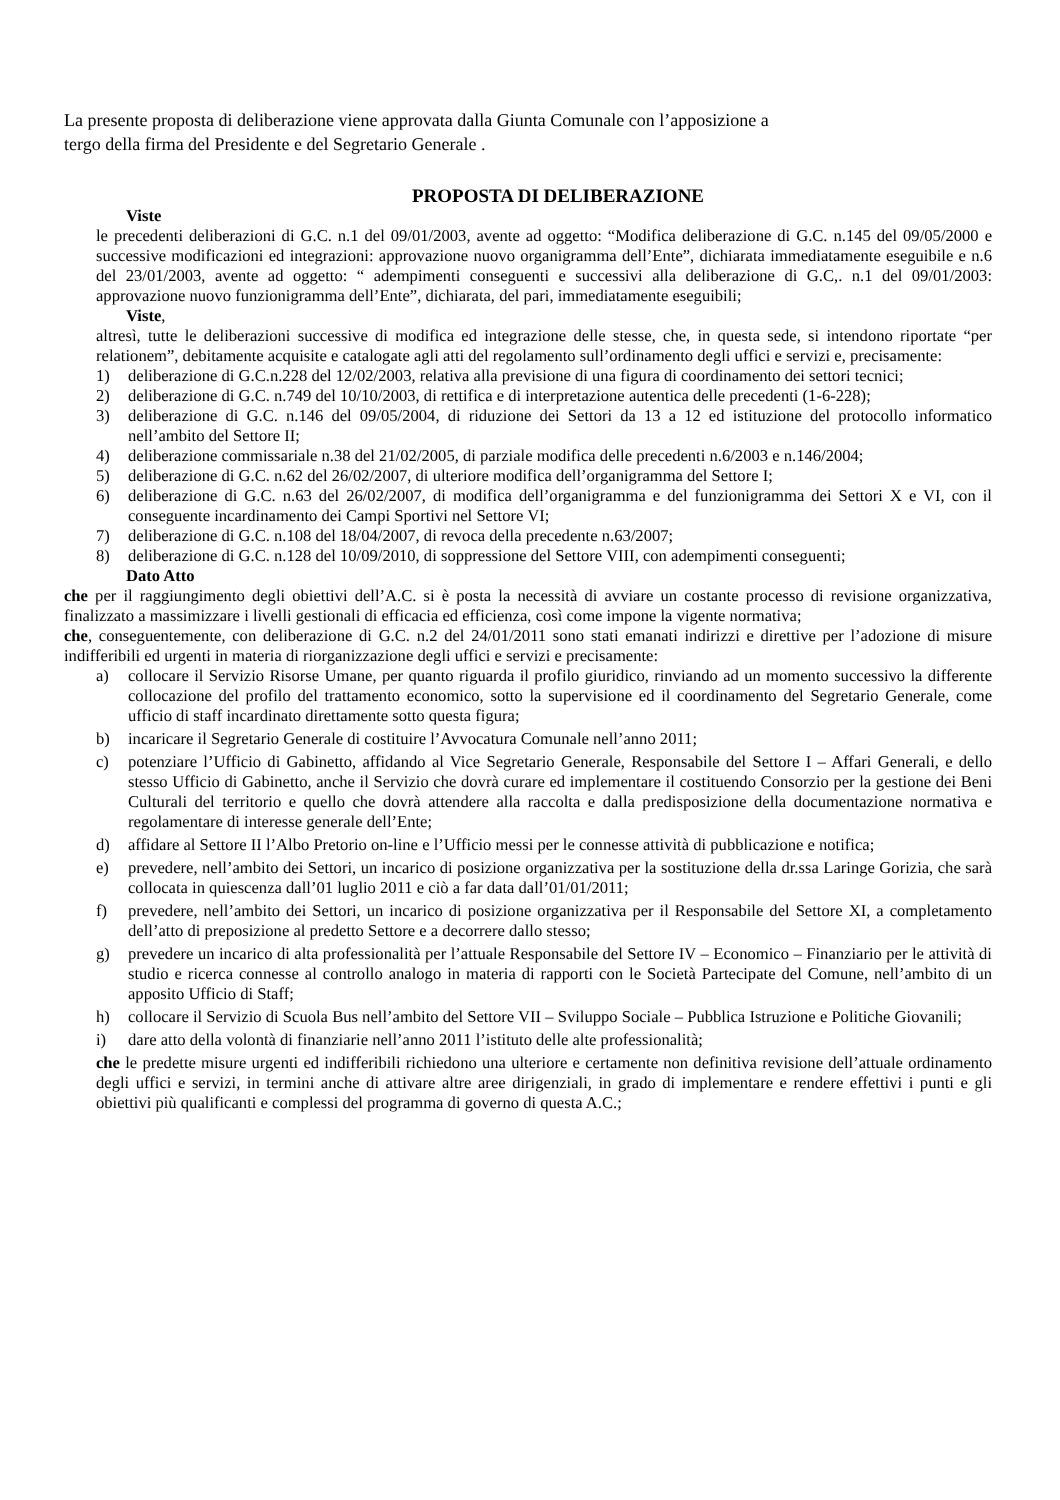La presente proposta di deliberazione viene approvata dalla Giunta Comunale con l’apposizione a
tergo della firma del Presidente e del Segretario Generale .
PROPOSTA DI DELIBERAZIONE
Viste
le precedenti deliberazioni di G.C. n.1 del 09/01/2003, avente ad oggetto: “Modifica deliberazione di G.C. n.145 del 09/05/2000 e successive modificazioni ed integrazioni: approvazione nuovo organigramma dell’Ente”, dichiarata immediatamente eseguibile e n.6 del 23/01/2003, avente ad oggetto: “ adempimenti conseguenti e successivi alla deliberazione di G.C,. n.1 del 09/01/2003: approvazione nuovo funzionigramma dell’Ente”, dichiarata, del pari, immediatamente eseguibili;
Viste,
altresì, tutte le deliberazioni successive di modifica ed integrazione delle stesse, che, in questa sede, si intendono riportate “per relationem”, debitamente acquisite e catalogate agli atti del regolamento sull’ordinamento degli uffici e servizi e, precisamente:
1) deliberazione di G.C.n.228 del 12/02/2003, relativa alla previsione di una figura di coordinamento dei settori tecnici;
2) deliberazione di G.C. n.749 del 10/10/2003, di rettifica e di interpretazione autentica delle precedenti (1-6-228);
3) deliberazione di G.C. n.146 del 09/05/2004, di riduzione dei Settori da 13 a 12 ed istituzione del protocollo informatico nell’ambito del Settore II;
4) deliberazione commissariale n.38 del 21/02/2005, di parziale modifica delle precedenti n.6/2003 e n.146/2004;
5) deliberazione di G.C. n.62 del 26/02/2007, di ulteriore modifica dell’organigramma del Settore I;
6) deliberazione di G.C. n.63 del 26/02/2007, di modifica dell’organigramma e del funzionigramma dei Settori X e VI, con il conseguente incardinamento dei Campi Sportivi nel Settore VI;
7) deliberazione di G.C. n.108 del 18/04/2007, di revoca della precedente n.63/2007;
8) deliberazione di G.C. n.128 del 10/09/2010, di soppressione del Settore VIII, con adempimenti conseguenti;
Dato Atto
che per il raggiungimento degli obiettivi dell’A.C. si è posta la necessità di avviare un costante processo di revisione organizzativa, finalizzato a massimizzare i livelli gestionali di efficacia ed efficienza, così come impone la vigente normativa;
che, conseguentemente, con deliberazione di G.C. n.2 del 24/01/2011 sono stati emanati indirizzi e direttive per l’adozione di misure indifferibili ed urgenti in materia di riorganizzazione degli uffici e servizi e precisamente:
a) collocare il Servizio Risorse Umane, per quanto riguarda il profilo giuridico, rinviando ad un momento successivo la differente collocazione del profilo del trattamento economico, sotto la supervisione ed il coordinamento del Segretario Generale, come ufficio di staff incardinato direttamente sotto questa figura;
b) incaricare il Segretario Generale di costituire l’Avvocatura Comunale nell’anno 2011;
c) potenziare l’Ufficio di Gabinetto, affidando al Vice Segretario Generale, Responsabile del Settore I – Affari Generali, e dello stesso Ufficio di Gabinetto, anche il Servizio che dovrà curare ed implementare il costituendo Consorzio per la gestione dei Beni Culturali del territorio e quello che dovrà attendere alla raccolta e dalla predisposizione della documentazione normativa e regolamentare di interesse generale dell’Ente;
d) affidare al Settore II l’Albo Pretorio on-line e l’Ufficio messi per le connesse attività di pubblicazione e notifica;
e) prevedere, nell’ambito dei Settori, un incarico di posizione organizzativa per la sostituzione della dr.ssa Laringe Gorizia, che sarà collocata in quiescenza dall’01 luglio 2011 e ciò a far data dall’01/01/2011;
f) prevedere, nell’ambito dei Settori, un incarico di posizione organizzativa per il Responsabile del Settore XI, a completamento dell’atto di preposizione al predetto Settore e a decorrere dallo stesso;
g) prevedere un incarico di alta professionalità per l’attuale Responsabile del Settore IV – Economico – Finanziario per le attività di studio e ricerca connesse al controllo analogo in materia di rapporti con le Società Partecipate del Comune, nell’ambito di un apposito Ufficio di Staff;
h) collocare il Servizio di Scuola Bus nell’ambito del Settore VII – Sviluppo Sociale – Pubblica Istruzione e Politiche Giovanili;
i) dare atto della volontà di finanziarie nell’anno 2011 l’istituto delle alte professionalità;
che le predette misure urgenti ed indifferibili richiedono una ulteriore e certamente non definitiva revisione dell’attuale ordinamento degli uffici e servizi, in termini anche di attivare altre aree dirigenziali, in grado di implementare e rendere effettivi i punti e gli obiettivi più qualificanti e complessi del programma di governo di questa A.C.;